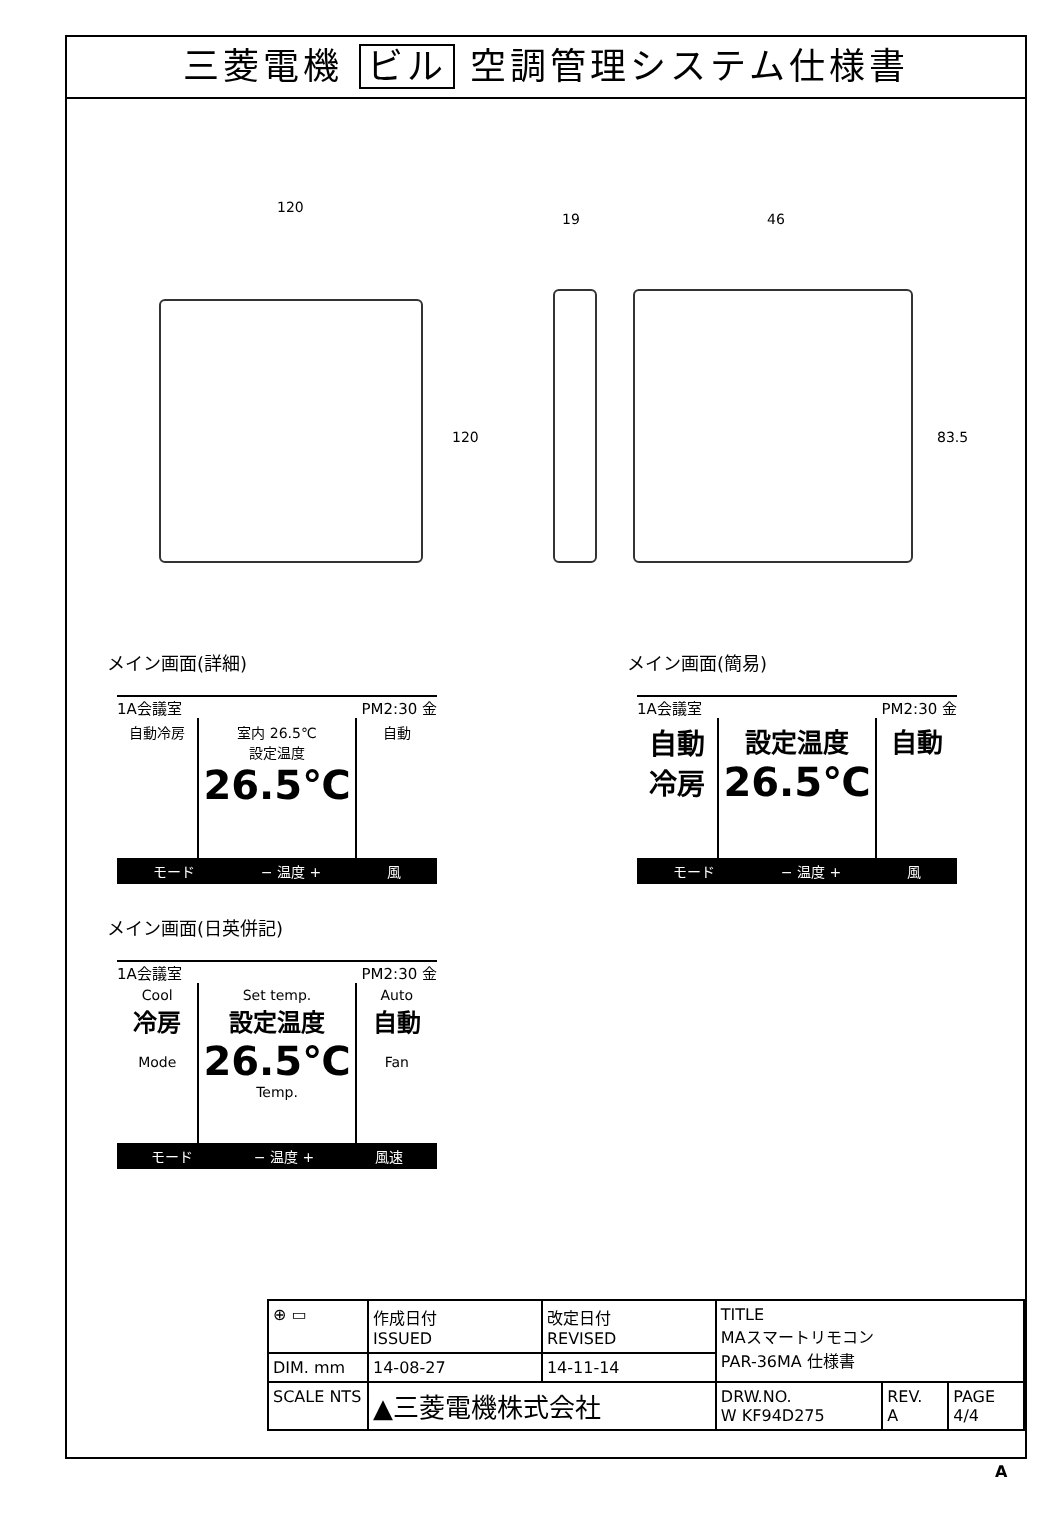三菱電機 ビル 空調管理システム仕様書
120
120
19 46
83.5
メイン画面(詳細)
1A会議室 PM2:30 金
自動冷房 室内 26.5℃
設定温度
26.5℃
自動
モード − 温度 + 風
メイン画面(簡易)
1A会議室 PM2:30 金
自動
冷房
設定温度
26.5℃
自動
モード − 温度 + 風
メイン画面(日英併記)
1A会議室 PM2:30 金
Cool
冷房
Mode
Set temp.
設定温度
26.5℃
Temp.
Auto
自動
Fan
モード − 温度 + 風速
| ⊕ ▭ | 作成日付 ISSUED | 改定日付 REVISED | TITLE MAスマートリモコン PAR-36MA 仕様書 | | |
| DIM. mm | 14-08-27 | 14-11-14 | | | |
| SCALE NTS | ▲三菱電機株式会社 | | DRW.NO. W KF94D275 | REV. A | PAGE 4/4 |
A